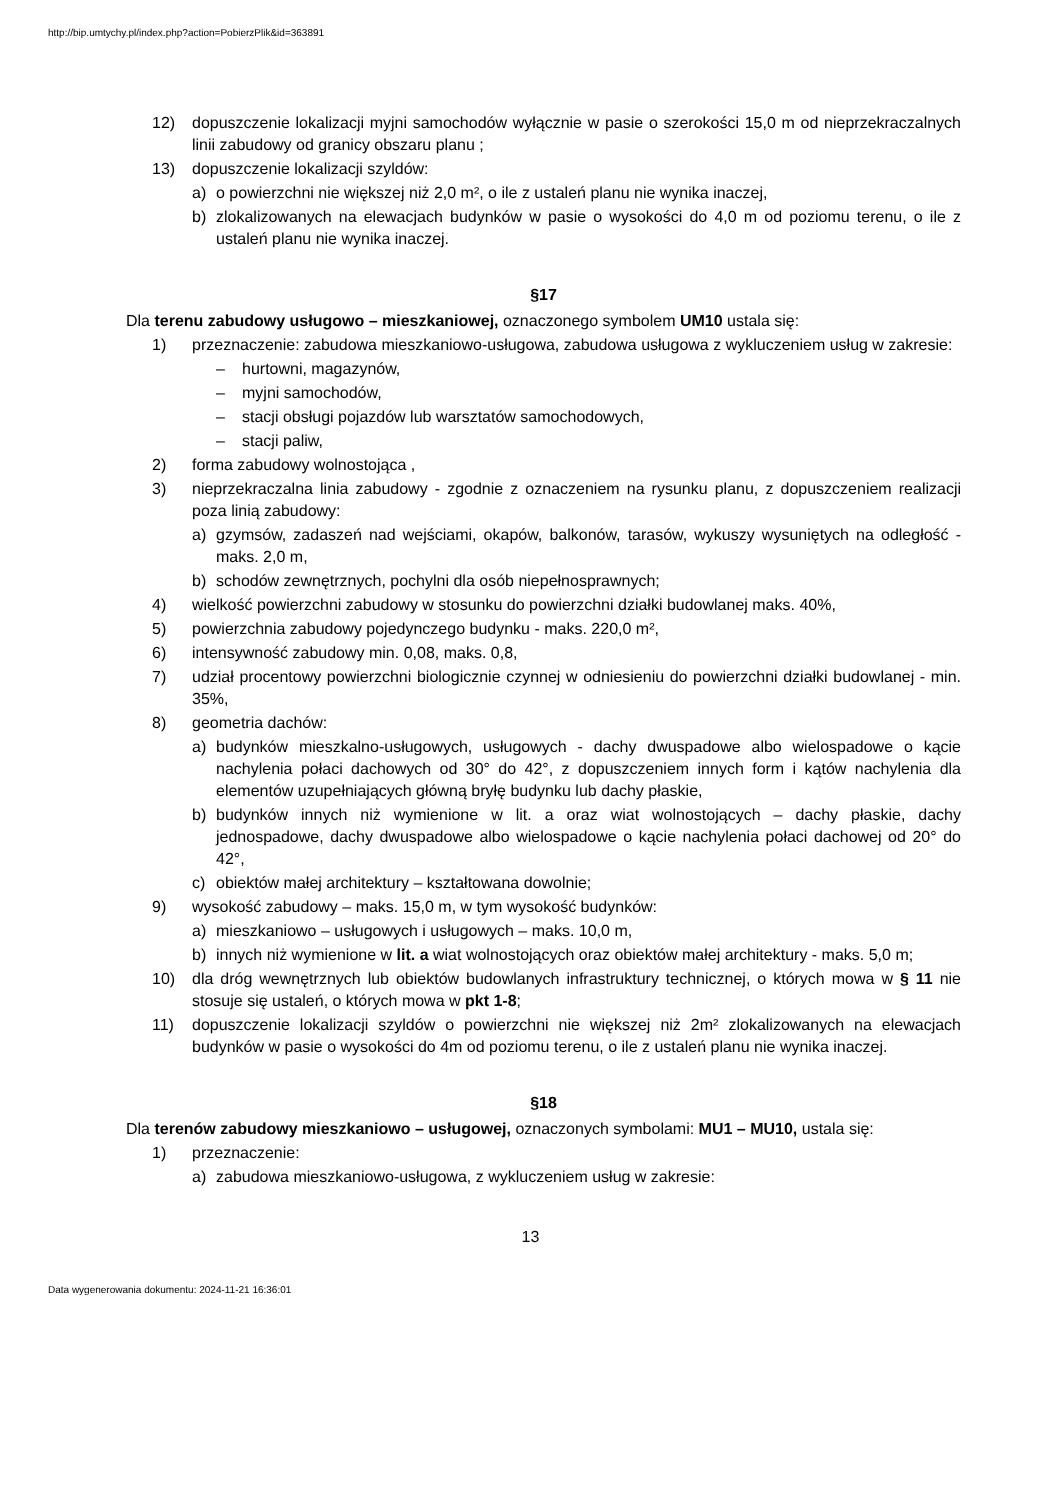http://bip.umtychy.pl/index.php?action=PobierzPlik&id=363891
12) dopuszczenie lokalizacji myjni samochodów wyłącznie w pasie o szerokości 15,0 m od nieprzekraczalnych linii zabudowy od granicy obszaru planu ;
13) dopuszczenie lokalizacji szyldów:
a) o powierzchni nie większej niż 2,0 m², o ile z ustaleń planu nie wynika inaczej,
b) zlokalizowanych na elewacjach budynków w pasie o wysokości do 4,0 m od poziomu terenu, o ile z ustaleń planu nie wynika inaczej.
§17
Dla terenu zabudowy usługowo – mieszkaniowej, oznaczonego symbolem UM10 ustala się:
1) przeznaczenie: zabudowa mieszkaniowo-usługowa, zabudowa usługowa z wykluczeniem usług w zakresie:
– hurtowni, magazynów,
– myjni samochodów,
– stacji obsługi pojazdów lub warsztatów samochodowych,
– stacji paliw,
2) forma zabudowy wolnostojąca ,
3) nieprzekraczalna linia zabudowy - zgodnie z oznaczeniem na rysunku planu, z dopuszczeniem realizacji poza linią zabudowy:
a) gzymsów, zadaszeń nad wejściami, okapów, balkonów, tarasów, wykuszy wysuniętych na odległość - maks. 2,0 m,
b) schodów zewnętrznych, pochylni dla osób niepełnosprawnych;
4) wielkość powierzchni zabudowy w stosunku do powierzchni działki budowlanej maks. 40%,
5) powierzchnia zabudowy pojedynczego budynku - maks. 220,0 m²,
6) intensywność zabudowy min. 0,08, maks. 0,8,
7) udział procentowy powierzchni biologicznie czynnej w odniesieniu do powierzchni działki budowlanej - min. 35%,
8) geometria dachów:
a) budynków mieszkalno-usługowych, usługowych - dachy dwuspadowe albo wielospadowe o kącie nachylenia połaci dachowych od 30° do 42°, z dopuszczeniem innych form i kątów nachylenia dla elementów uzupełniających główną bryłę budynku lub dachy płaskie,
b) budynków innych niż wymienione w lit. a oraz wiat wolnostojących – dachy płaskie, dachy jednospadowe, dachy dwuspadowe albo wielospadowe o kącie nachylenia połaci dachowej od 20° do 42°,
c) obiektów małej architektury – kształtowana dowolnie;
9) wysokość zabudowy – maks. 15,0 m, w tym wysokość budynków:
a) mieszkaniowo – usługowych i usługowych – maks. 10,0 m,
b) innych niż wymienione w lit. a wiat wolnostojących oraz obiektów małej architektury - maks. 5,0 m;
10) dla dróg wewnętrznych lub obiektów budowlanych infrastruktury technicznej, o których mowa w § 11 nie stosuje się ustaleń, o których mowa w pkt 1-8;
11) dopuszczenie lokalizacji szyldów o powierzchni nie większej niż 2m² zlokalizowanych na elewacjach budynków w pasie o wysokości do 4m od poziomu terenu, o ile z ustaleń planu nie wynika inaczej.
§18
Dla terenów zabudowy mieszkaniowo – usługowej, oznaczonych symbolami: MU1 – MU10, ustala się:
1) przeznaczenie:
a) zabudowa mieszkaniowo-usługowa, z wykluczeniem usług w zakresie:
13
Data wygenerowania dokumentu: 2024-11-21 16:36:01